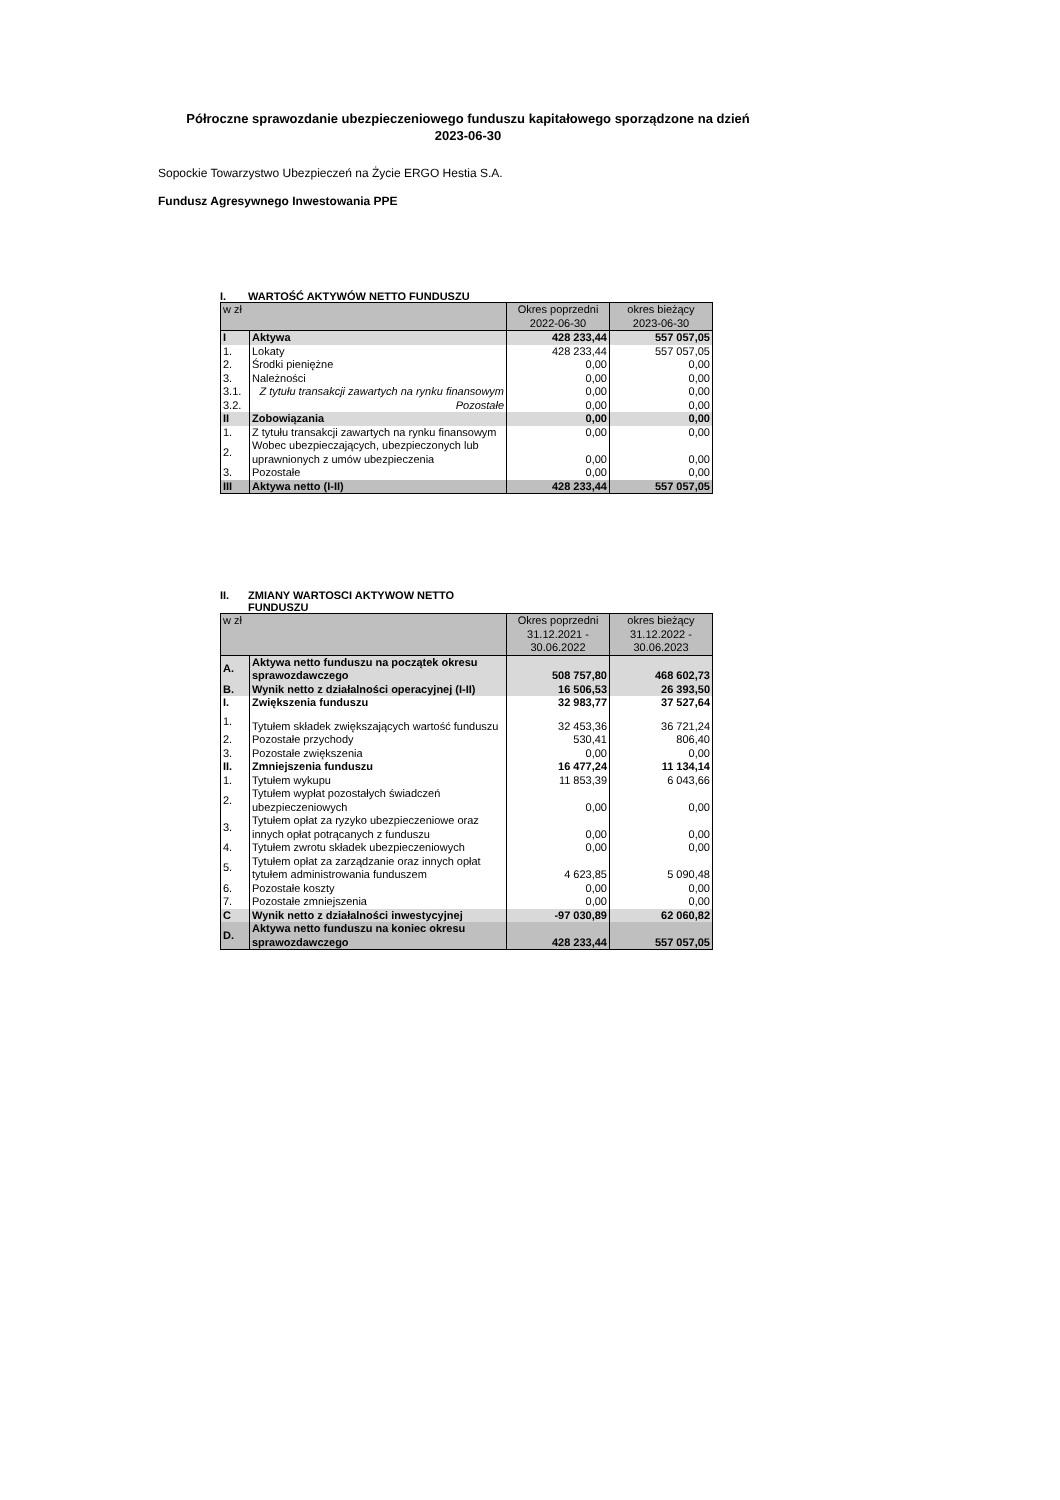Półroczne sprawozdanie ubezpieczeniowego funduszu kapitałowego sporządzone na dzień
2023-06-30
Sopockie Towarzystwo Ubezpieczeń na Życie ERGO Hestia S.A.
Fundusz Agresywnego Inwestowania PPE
I. WARTOŚĆ AKTYWÓW NETTO FUNDUSZU
| w zł | | Okres poprzedni 2022-06-30 | okres bieżący 2023-06-30 |
| I | Aktywa | 428 233,44 | 557 057,05 |
| 1. | Lokaty | 428 233,44 | 557 057,05 |
| 2. | Środki pieniężne | 0,00 | 0,00 |
| 3. | Należności | 0,00 | 0,00 |
| 3.1. | Z tytułu transakcji zawartych na rynku finansowym | 0,00 | 0,00 |
| 3.2. | Pozostałe | 0,00 | 0,00 |
| II | Zobowiązania | 0,00 | 0,00 |
| 1. | Z tytułu transakcji zawartych na rynku finansowym | 0,00 | 0,00 |
| 2. | Wobec ubezpieczających, ubezpieczonych lub uprawnionych z umów ubezpieczenia | 0,00 | 0,00 |
| 3. | Pozostałe | 0,00 | 0,00 |
| III | Aktywa netto (I-II) | 428 233,44 | 557 057,05 |
II. ZMIANY WARTOSCI AKTYWOW NETTO
FUNDUSZU
| w zł | | Okres poprzedni 31.12.2021 - 30.06.2022 | okres bieżący 31.12.2022 - 30.06.2023 |
| A. | Aktywa netto funduszu na początek okresu sprawozdawczego | 508 757,80 | 468 602,73 |
| B. | Wynik netto z działalności operacyjnej (I-II) | 16 506,53 | 26 393,50 |
| I. | Zwiększenia funduszu | 32 983,77 | 37 527,64 |
| 1. | Tytułem składek zwiększających wartość funduszu | 32 453,36 | 36 721,24 |
| 2. | Pozostałe przychody | 530,41 | 806,40 |
| 3. | Pozostałe zwiększenia | 0,00 | 0,00 |
| II. | Zmniejszenia funduszu | 16 477,24 | 11 134,14 |
| 1. | Tytułem wykupu | 11 853,39 | 6 043,66 |
| 2. | Tytułem wypłat pozostałych świadczeń ubezpieczeniowych | 0,00 | 0,00 |
| 3. | Tytułem opłat za ryzyko ubezpieczeniowe oraz innych opłat potrącanych z funduszu | 0,00 | 0,00 |
| 4. | Tytułem zwrotu składek ubezpieczeniowych | 0,00 | 0,00 |
| 5. | Tytułem opłat za zarządzanie oraz innych opłat tytułem administrowania funduszem | 4 623,85 | 5 090,48 |
| 6. | Pozostałe koszty | 0,00 | 0,00 |
| 7. | Pozostałe zmniejszenia | 0,00 | 0,00 |
| C | Wynik netto z działalności inwestycyjnej | -97 030,89 | 62 060,82 |
| D. | Aktywa netto funduszu na koniec okresu sprawozdawczego | 428 233,44 | 557 057,05 |